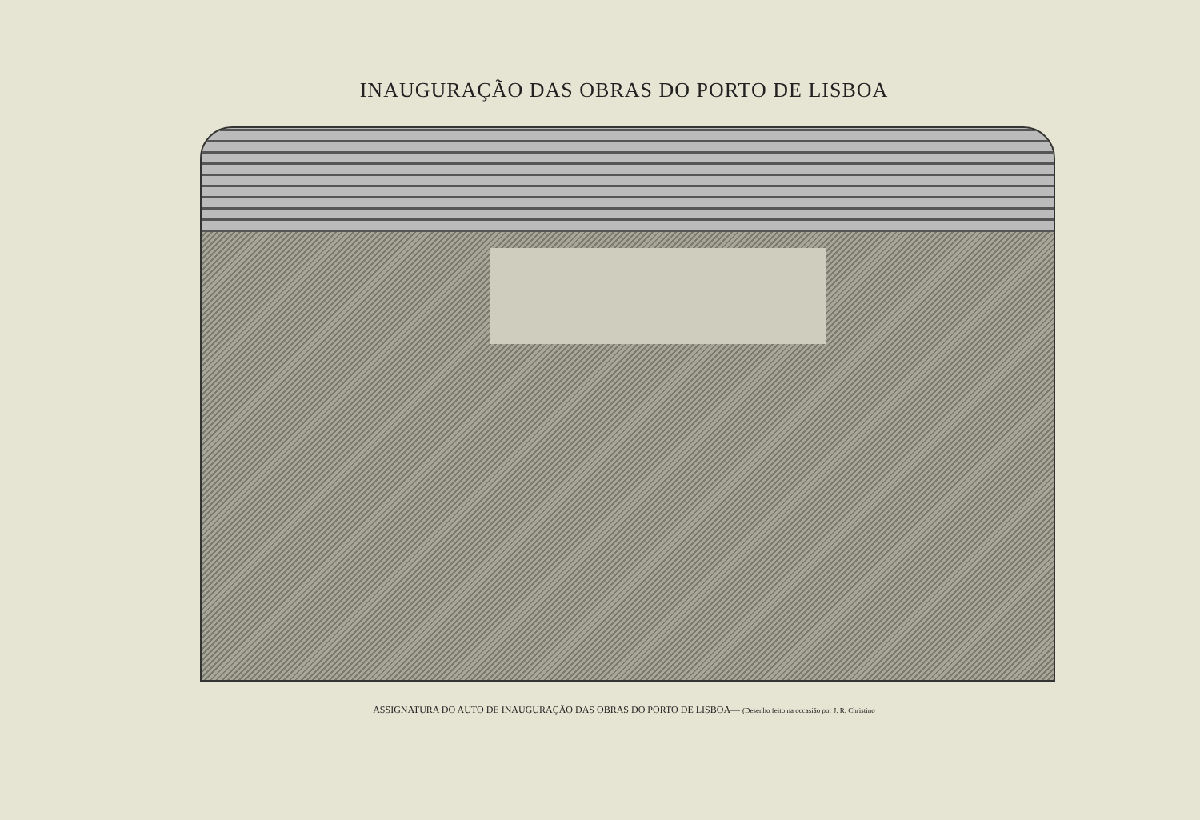INAUGURAÇÃO DAS OBRAS DO PORTO DE LISBOA
ASSIGNATURA DO AUTO DE INAUGURAÇÃO DAS OBRAS DO PORTO DE LISBOA— (Desenho feito na occasião por J. R. Christino